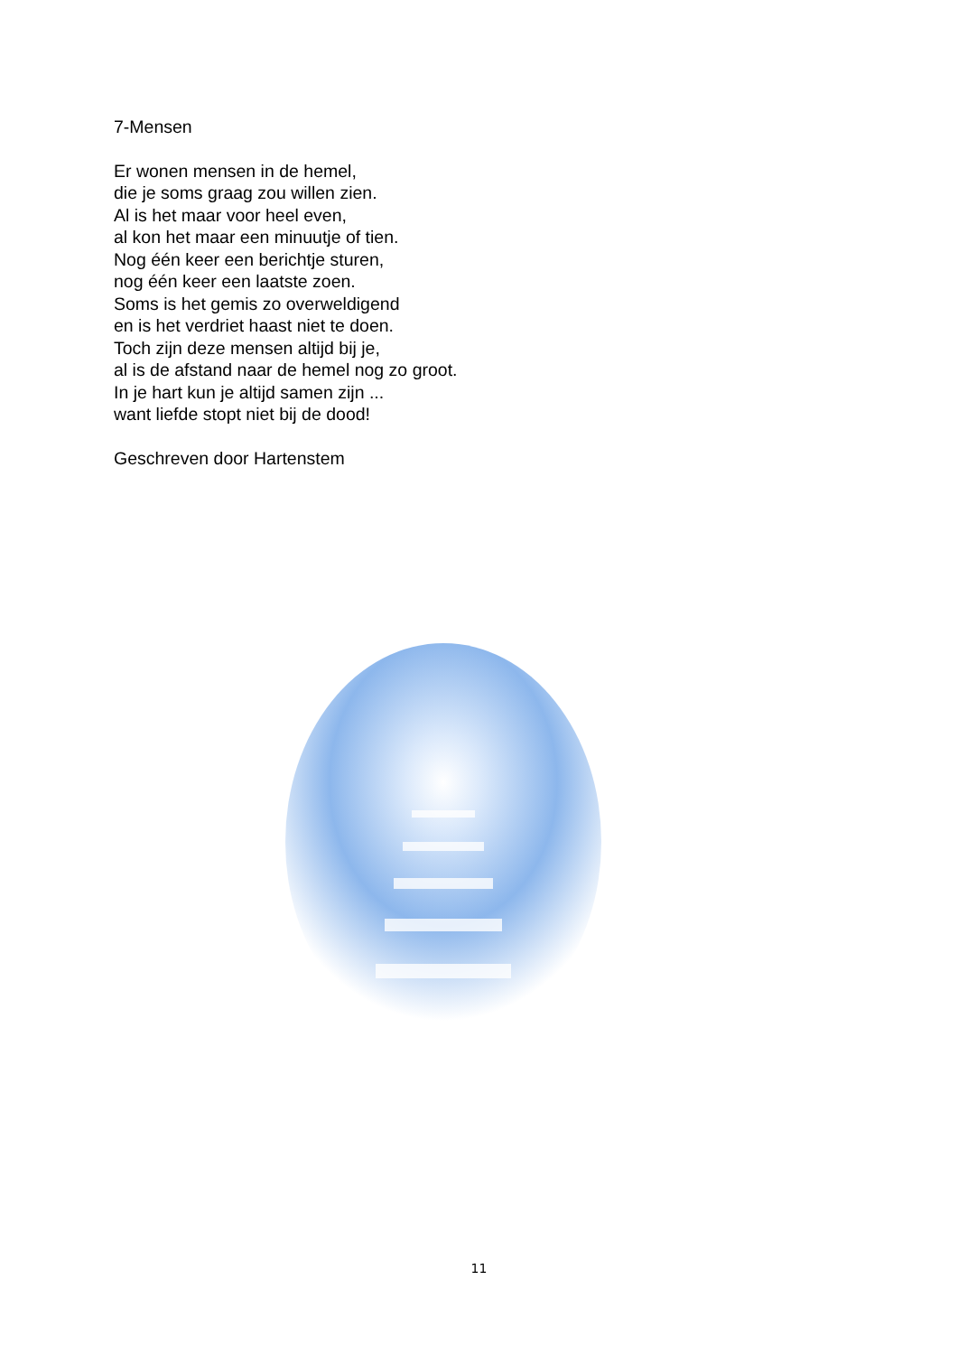7-Mensen
Er wonen mensen in de hemel,
die je soms graag zou willen zien.
Al is het maar voor heel even,
al kon het maar een minuutje of tien.
Nog één keer een berichtje sturen,
nog één keer een laatste zoen.
Soms is het gemis zo overweldigend
en is het verdriet haast niet te doen.
Toch zijn deze mensen altijd bij je,
al is de afstand naar de hemel nog zo groot.
In je hart kun je altijd samen zijn ...
want liefde stopt niet bij de dood!
Geschreven door Hartenstem
11